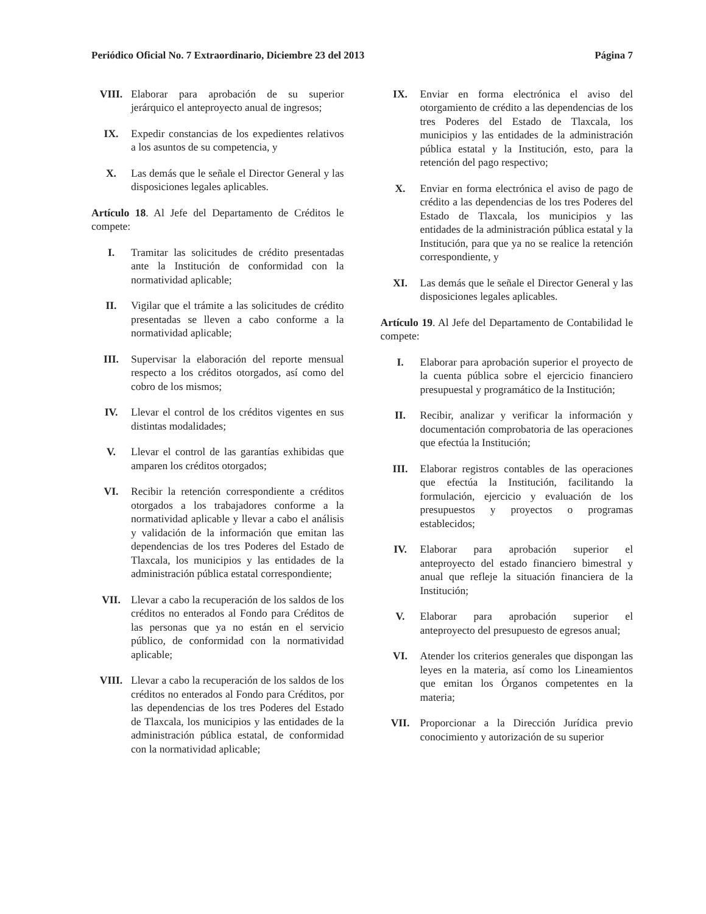Periódico Oficial No. 7 Extraordinario, Diciembre 23 del 2013 Página 7
VIII. Elaborar para aprobación de su superior jerárquico el anteproyecto anual de ingresos;
IX. Expedir constancias de los expedientes relativos a los asuntos de su competencia, y
X. Las demás que le señale el Director General y las disposiciones legales aplicables.
Artículo 18. Al Jefe del Departamento de Créditos le compete:
I. Tramitar las solicitudes de crédito presentadas ante la Institución de conformidad con la normatividad aplicable;
II. Vigilar que el trámite a las solicitudes de crédito presentadas se lleven a cabo conforme a la normatividad aplicable;
III. Supervisar la elaboración del reporte mensual respecto a los créditos otorgados, así como del cobro de los mismos;
IV. Llevar el control de los créditos vigentes en sus distintas modalidades;
V. Llevar el control de las garantías exhibidas que amparen los créditos otorgados;
VI. Recibir la retención correspondiente a créditos otorgados a los trabajadores conforme a la normatividad aplicable y llevar a cabo el análisis y validación de la información que emitan las dependencias de los tres Poderes del Estado de Tlaxcala, los municipios y las entidades de la administración pública estatal correspondiente;
VII. Llevar a cabo la recuperación de los saldos de los créditos no enterados al Fondo para Créditos de las personas que ya no están en el servicio público, de conformidad con la normatividad aplicable;
VIII. Llevar a cabo la recuperación de los saldos de los créditos no enterados al Fondo para Créditos, por las dependencias de los tres Poderes del Estado de Tlaxcala, los municipios y las entidades de la administración pública estatal, de conformidad con la normatividad aplicable;
IX. Enviar en forma electrónica el aviso del otorgamiento de crédito a las dependencias de los tres Poderes del Estado de Tlaxcala, los municipios y las entidades de la administración pública estatal y la Institución, esto, para la retención del pago respectivo;
X. Enviar en forma electrónica el aviso de pago de crédito a las dependencias de los tres Poderes del Estado de Tlaxcala, los municipios y las entidades de la administración pública estatal y la Institución, para que ya no se realice la retención correspondiente, y
XI. Las demás que le señale el Director General y las disposiciones legales aplicables.
Artículo 19. Al Jefe del Departamento de Contabilidad le compete:
I. Elaborar para aprobación superior el proyecto de la cuenta pública sobre el ejercicio financiero presupuestal y programático de la Institución;
II. Recibir, analizar y verificar la información y documentación comprobatoria de las operaciones que efectúa la Institución;
III. Elaborar registros contables de las operaciones que efectúa la Institución, facilitando la formulación, ejercicio y evaluación de los presupuestos y proyectos o programas establecidos;
IV. Elaborar para aprobación superior el anteproyecto del estado financiero bimestral y anual que refleje la situación financiera de la Institución;
V. Elaborar para aprobación superior el anteproyecto del presupuesto de egresos anual;
VI. Atender los criterios generales que dispongan las leyes en la materia, así como los Lineamientos que emitan los Órganos competentes en la materia;
VII. Proporcionar a la Dirección Jurídica previo conocimiento y autorización de su superior